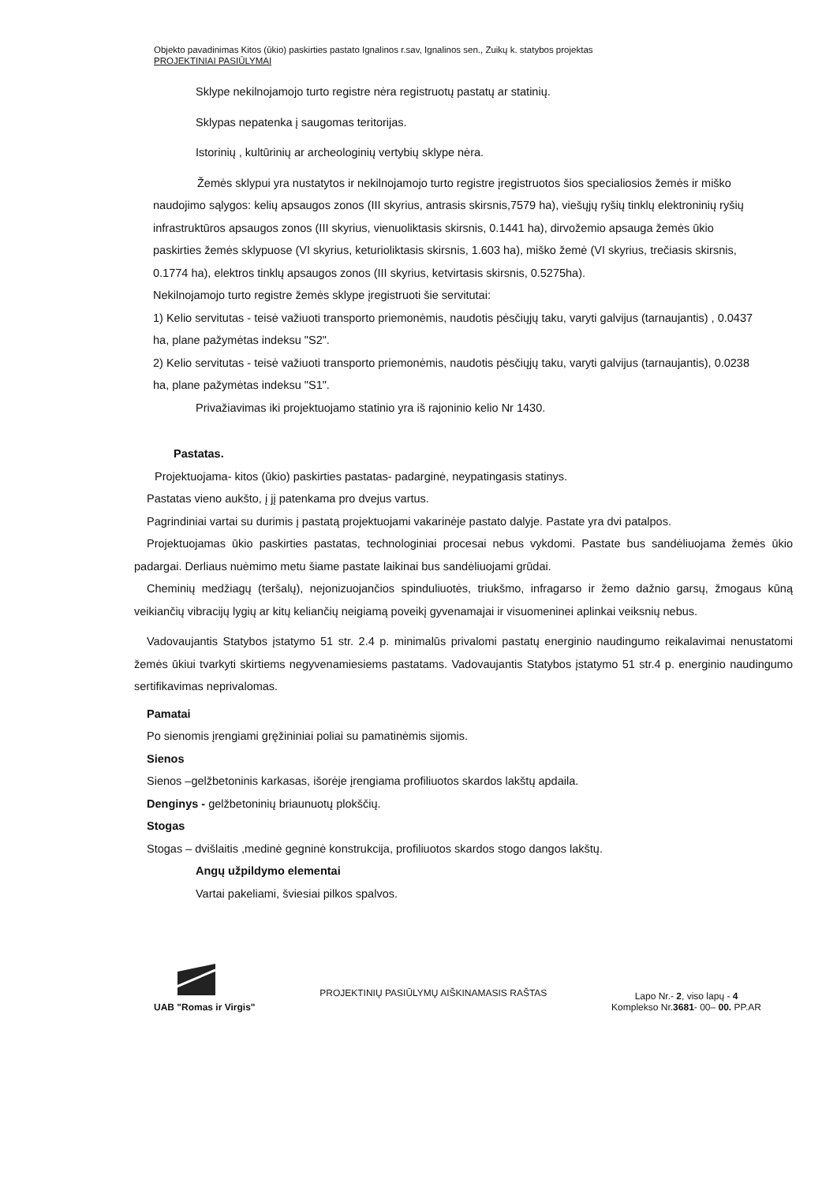Objekto pavadinimas Kitos (ūkio) paskirties pastato Ignalinos r.sav, Ignalinos sen., Zuikų k. statybos projektas
PROJEKTINIAI PASIŪLYMAI
Sklype nekilnojamojo turto registre nėra registruotų pastatų ar statinių.
Sklypas nepatenka į saugomas teritorijas.
Istorinių , kultūrinių ar archeologinių vertybių sklype nėra.
Žemės sklypui yra nustatytos ir nekilnojamojo turto registre įregistruotos šios specialiosios žemės ir miško naudojimo sąlygos: kelių apsaugos zonos (III skyrius, antrasis skirsnis,7579 ha), viešųjų ryšių tinklų elektroninių ryšių infrastruktūros apsaugos zonos (III skyrius, vienuoliktasis skirsnis, 0.1441 ha), dirvožemio apsauga žemės ūkio paskirties žemės sklypuose (VI skyrius, keturioliktasis skirsnis, 1.603 ha), miško žemė (VI skyrius, trečiasis skirsnis, 0.1774 ha), elektros tinklų apsaugos zonos (III skyrius, ketvirtasis skirsnis, 0.5275ha).
Nekilnojamojo turto registre žemės sklype įregistruoti šie servitutai:
1) Kelio servitutas - teisė važiuoti transporto priemonėmis, naudotis pėsčiųjų taku, varyti galvijus (tarnaujantis) , 0.0437 ha, plane pažymėtas indeksu "S2".
2) Kelio servitutas - teisė važiuoti transporto priemonėmis, naudotis pėsčiųjų taku, varyti galvijus (tarnaujantis), 0.0238 ha, plane pažymėtas indeksu "S1".
Privažiavimas iki projektuojamo statinio yra iš rajoninio kelio Nr 1430.
Pastatas.
Projektuojama- kitos (ūkio) paskirties pastatas- padarginė, neypatingasis statinys.
Pastatas vieno aukšto, į jį patenkama pro dvejus vartus.
Pagrindiniai vartai su durimis į pastatą projektuojami vakarinėje pastato dalyje. Pastate yra dvi patalpos.
Projektuojamas ūkio paskirties pastatas, technologiniai procesai nebus vykdomi. Pastate bus sandėliuojama žemės ūkio padargai. Derliaus nuėmimo metu šiame pastate laikinai bus sandėliuojami grūdai.
Cheminių medžiagų (teršalų), nejonizuojančios spinduliuotės, triukšmo, infragarso ir žemo dažnio garsų, žmogaus kūną veikiančių vibracijų lygių ar kitų keliančių neigiamą poveikį gyvenamajai ir visuomeninei aplinkai veiksnių nebus.
Vadovaujantis Statybos įstatymo 51 str. 2.4 p. minimalūs privalomi pastatų energinio naudingumo reikalavimai nenustatomi žemės ūkiui tvarkyti skirtiems negyvenamiesiems pastatams. Vadovaujantis Statybos įstatymo 51 str.4 p. energinio naudingumo sertifikavimas neprivalomas.
Pamatai
Po sienomis įrengiami gręžininiai poliai su pamatinėmis sijomis.
Sienos
Sienos –gelžbetoninis karkasas, išorėje įrengiama profiliuotos skardos lakštų apdaila.
Denginys - gelžbetoninių briaunuotų plokščių.
Stogas
Stogas – dvišlaitis ,medinė gegninė konstrukcija, profiliuotos skardos stogo dangos lakštų.
Angų užpildymo elementai
Vartai pakeliami, šviesiai pilkos spalvos.
UAB "Romas ir Virgis"
PROJEKTINIŲ PASIŪLYMŲ AIŠKINAMASIS RAŠTAS
Lapo Nr.- 2, viso lapų - 4
Komplekso Nr.3681- 00– 00. PP.AR